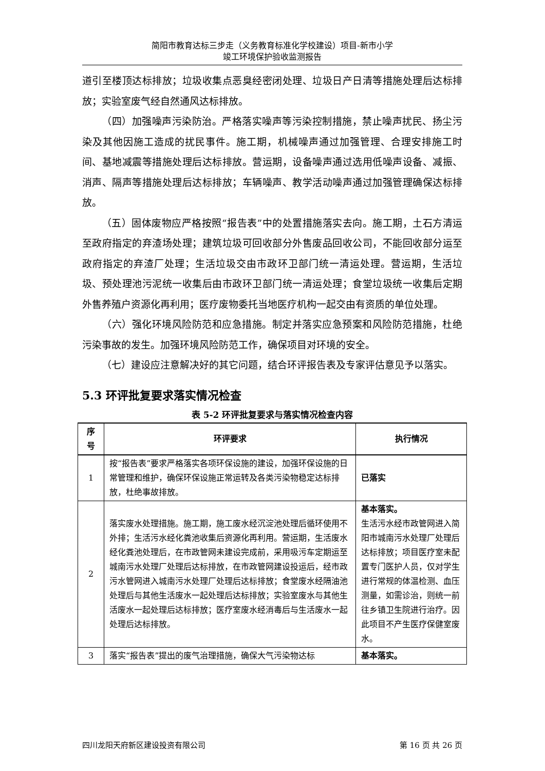简阳市教育达标三步走（义务教育标准化学校建设）项目-新市小学
竣工环境保护验收监测报告
道引至楼顶达标排放；垃圾收集点恶臭经密闭处理、垃圾日产日清等措施处理后达标排放；实验室废气经自然通风达标排放。
（四）加强噪声污染防治。严格落实噪声等污染控制措施，禁止噪声扰民、扬尘污染及其他因施工造成的扰民事件。施工期，机械噪声通过加强管理、合理安排施工时间、基地减震等措施处理后达标排放。营运期，设备噪声通过选用低噪声设备、减振、消声、隔声等措施处理后达标排放；车辆噪声、教学活动噪声通过加强管理确保达标排放。
（五）固体废物应严格按照“报告表”中的处置措施落实去向。施工期，土石方清运至政府指定的弃渣场处理；建筑垃圾可回收部分外售废品回收公司，不能回收部分运至政府指定的弃渣厂处理；生活垃圾交由市政环卫部门统一清运处理。营运期，生活垃圾、预处理池污泥统一收集后由市政环卫部门统一清运处理；食堂垃圾统一收集后定期外售养殖户资源化再利用；医疗废物委托当地医疗机构一起交由有资质的单位处理。
（六）强化环境风险防范和应急措施。制定并落实应急预案和风险防范措施，杜绝污染事故的发生。加强环境风险防范工作，确保项目对环境的安全。
（七）建设应注意解决好的其它问题，结合环评报告表及专家评估意见予以落实。
5.3 环评批复要求落实情况检查
表 5-2 环评批复要求与落实情况检查内容
| 序 号 | 环评要求 | 执行情况 |
| --- | --- | --- |
| 1 | 按“报告表”要求严格落实各项环保设施的建设，加强环保设施的日常管理和维护，确保环保设施正常运转及各类污染物稳定达标排放，杜绝事故排放。 | 已落实 |
| 2 | 落实废水处理措施。施工期，施工废水经沉淀池处理后循环使用不外排；生活污水经化粪池收集后资源化再利用。营运期，生活废水经化粪池处理后，在市政管网未建设完成前，采用吸污车定期运至城南污水处理厂处理后达标排放，在市政管网建设投运后，经市政污水管网进入城南污水处理厂处理后达标排放；食堂废水经隔油池处理后与其他生活废水一起处理后达标排放；实验室废水与其他生活废水一起处理后达标排放；医疗室废水经消毒后与生活废水一起处理后达标排放。 | 基本落实。 生活污水经市政管网进入简阳市城南污水处理厂处理后达标排放；项目医疗室未配置专门医护人员，仅对学生进行常规的体温检测、血压测量，如需诊治，则统一前往乡镇卫生院进行治疗。因此项目不产生医疗保健室废水。 |
| 3 | 落实“报告表”提出的废气治理措施，确保大气污染物达标 | 基本落实。 |
四川龙阳天府新区建设投资有限公司 第 16 页 共 26 页